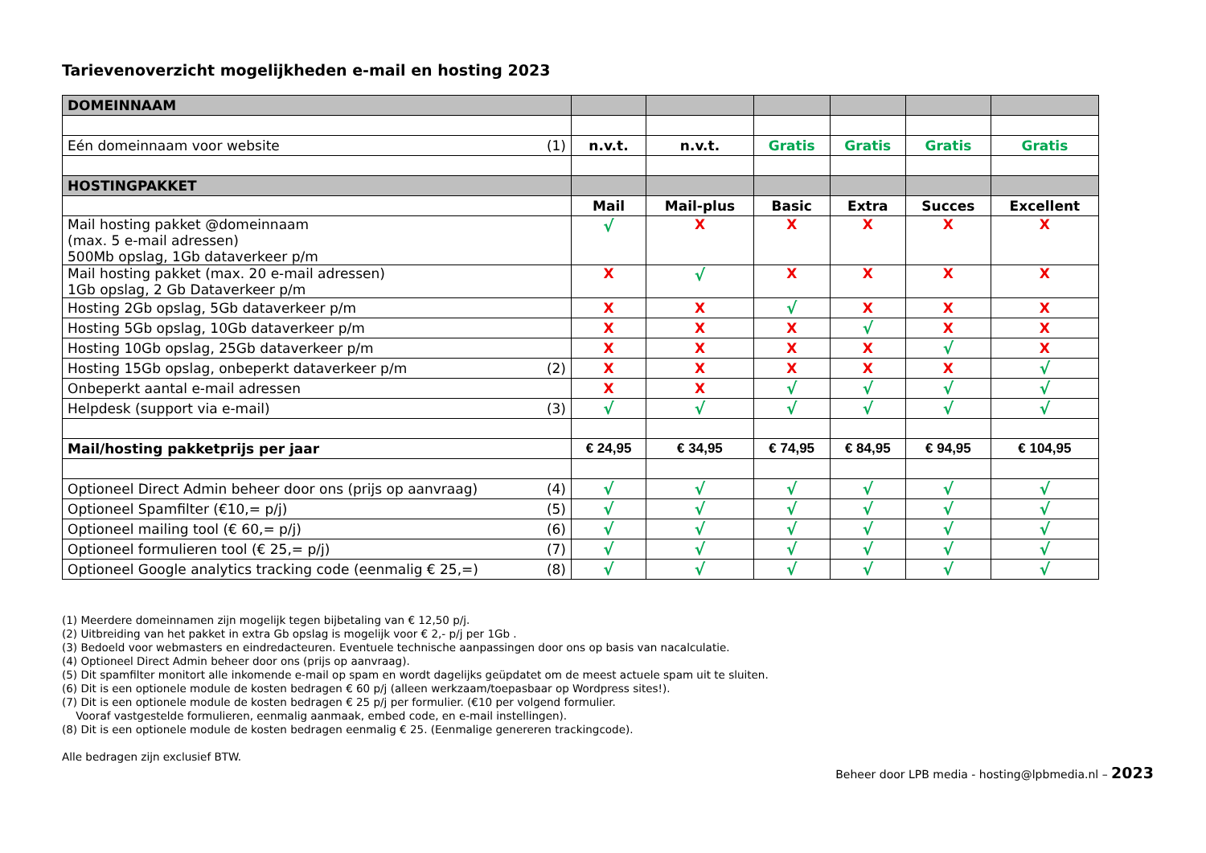Tarievenoverzicht mogelijkheden e-mail en hosting 2023
| DOMEINNAAM | | | | | | |
| Eén domeinnaam voor website (1) | n.v.t. | n.v.t. | Gratis | Gratis | Gratis | Gratis |
| HOSTINGPAKKET | | | | | | |
| | Mail | Mail-plus | Basic | Extra | Succes | Excellent |
| Mail hosting pakket @domeinnaam (max. 5 e-mail adressen) 500Mb opslag, 1Gb dataverkeer p/m | √ | X | X | X | X | X |
| Mail hosting pakket (max. 20 e-mail adressen) 1Gb opslag, 2 Gb Dataverkeer p/m | X | √ | X | X | X | X |
| Hosting 2Gb opslag, 5Gb dataverkeer p/m | X | X | √ | X | X | X |
| Hosting 5Gb opslag, 10Gb dataverkeer p/m | X | X | X | √ | X | X |
| Hosting 10Gb opslag, 25Gb dataverkeer p/m | X | X | X | X | √ | X |
| Hosting 15Gb opslag, onbeperkt dataverkeer p/m (2) | X | X | X | X | X | √ |
| Onbeperkt aantal e-mail adressen | X | X | √ | √ | √ | √ |
| Helpdesk (support via e-mail) (3) | √ | √ | √ | √ | √ | √ |
| Mail/hosting pakketprijs per jaar | € 24,95 | € 34,95 | € 74,95 | € 84,95 | € 94,95 | € 104,95 |
| Optioneel Direct Admin beheer door ons (prijs op aanvraag) (4) | √ | √ | √ | √ | √ | √ |
| Optioneel Spamfilter (€10,= p/j) (5) | √ | √ | √ | √ | √ | √ |
| Optioneel mailing tool (€ 60,= p/j) (6) | √ | √ | √ | √ | √ | √ |
| Optioneel formulieren tool (€ 25,= p/j) (7) | √ | √ | √ | √ | √ | √ |
| Optioneel Google analytics tracking code (eenmalig € 25,=) (8) | √ | √ | √ | √ | √ | √ |
(1) Meerdere domeinnamen zijn mogelijk tegen bijbetaling van € 12,50 p/j.
(2) Uitbreiding van het pakket in extra Gb opslag is mogelijk voor € 2,- p/j per 1Gb .
(3) Bedoeld voor webmasters en eindredacteuren. Eventuele technische aanpassingen door ons op basis van nacalculatie.
(4) Optioneel Direct Admin beheer door ons (prijs op aanvraag).
(5) Dit spamfilter monitort alle inkomende e-mail op spam en wordt dagelijks geüpdatet om de meest actuele spam uit te sluiten.
(6) Dit is een optionele module de kosten bedragen € 60 p/j (alleen werkzaam/toepasbaar op Wordpress sites!).
(7) Dit is een optionele module de kosten bedragen € 25 p/j per formulier. (€10 per volgend formulier.
Vooraf vastgestelde formulieren, eenmalig aanmaak, embed code, en e-mail instellingen).
(8) Dit is een optionele module de kosten bedragen eenmalig € 25. (Eenmalige genereren trackingcode).
Alle bedragen zijn exclusief BTW.
Beheer door LPB media - hosting@lpbmedia.nl – 2023